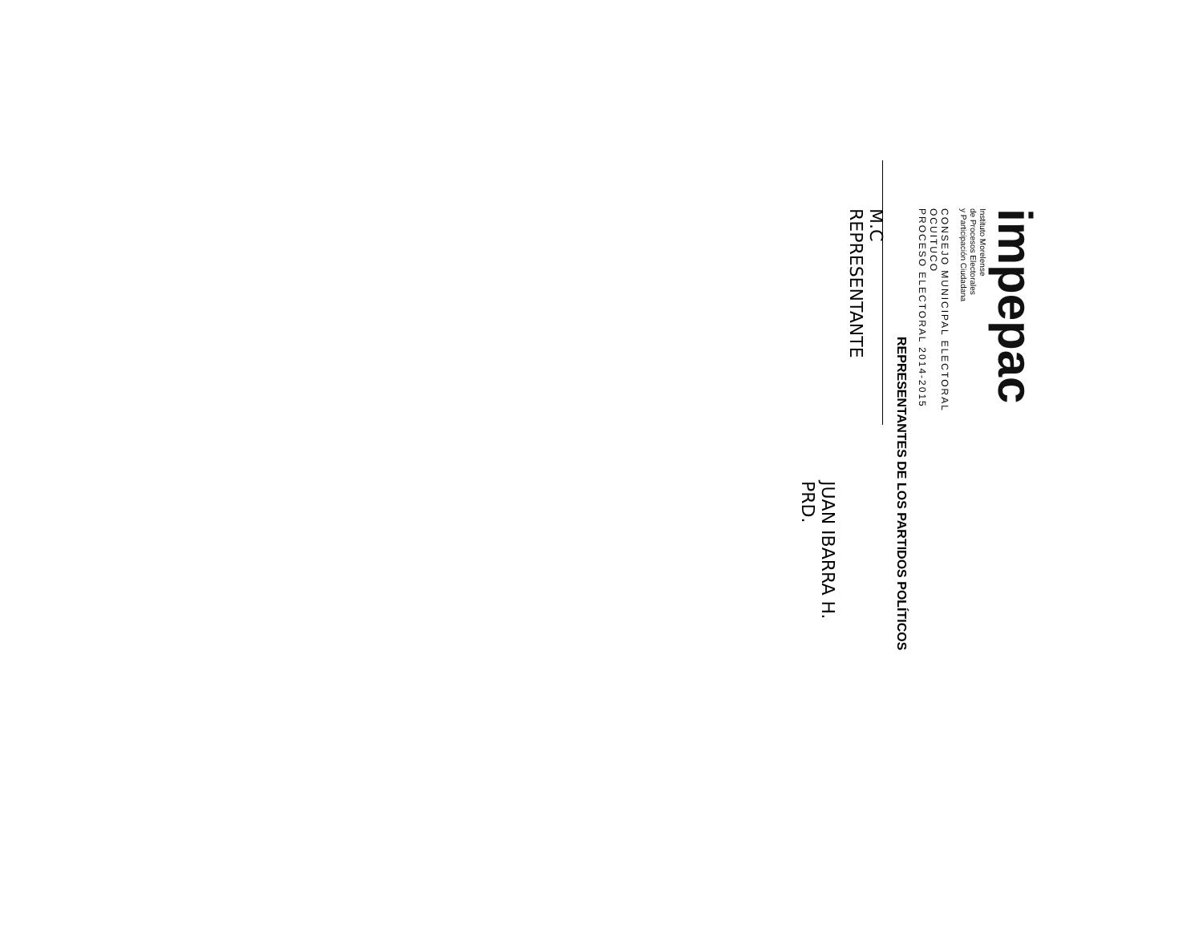impepac
Instituto Morelense
de Procesos Electorales
y Participación Ciudadana
CONSEJO MUNICIPAL ELECTORAL
OCUITUCO
PROCESO ELECTORAL 2014-2015
REPRESENTANTES DE LOS PARTIDOS POLÍTICOS
M.C
REPRESENTANTE
JUAN IBARRA H.
PRD.